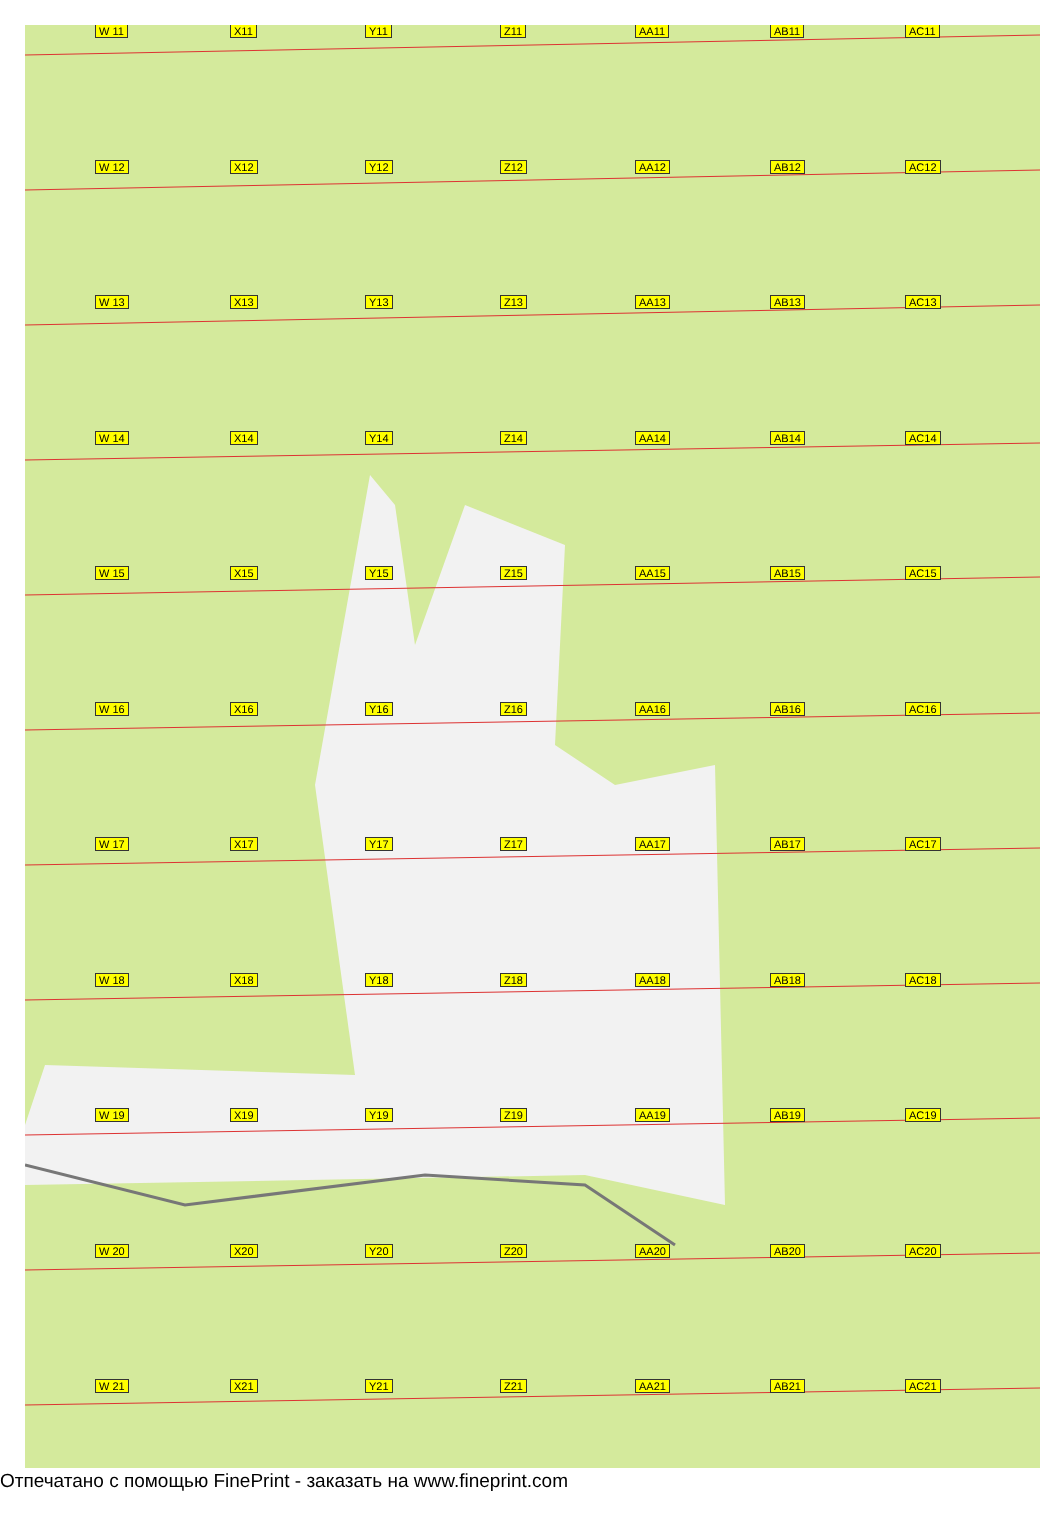W 11
X11
Y11
Z11
AA11
AB11
AC11
W 12
X12
Y12
Z12
AA12
AB12
AC12
W 13
X13
Y13
Z13
AA13
AB13
AC13
W 14
X14
Y14
Z14
AA14
AB14
AC14
W 15
X15
Y15
Z15
AA15
AB15
AC15
W 16
X16
Y16
Z16
AA16
AB16
AC16
W 17
X17
Y17
Z17
AA17
AB17
AC17
W 18
X18
Y18
Z18
AA18
AB18
AC18
W 19
X19
Y19
Z19
AA19
AB19
AC19
W 20
X20
Y20
Z20
AA20
AB20
AC20
W 21
X21
Y21
Z21
AA21
AB21
AC21
Отпечатано с помощью FinePrint - заказать на www.fineprint.com